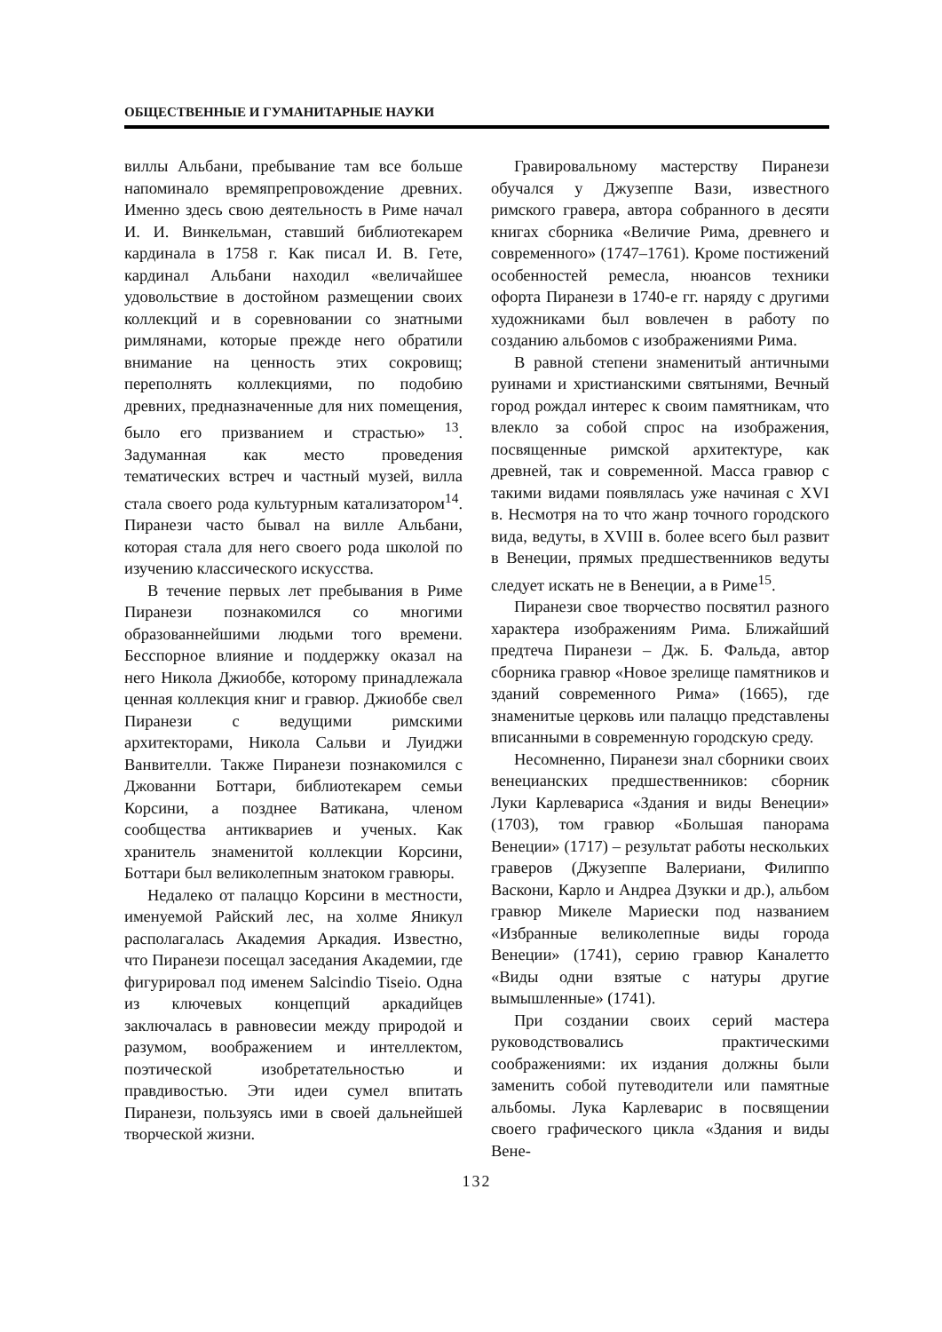ОБЩЕСТВЕННЫЕ И ГУМАНИТАРНЫЕ НАУКИ
виллы Альбани, пребывание там все больше напоминало времяпрепровождение древних. Именно здесь свою деятельность в Риме начал И. И. Винкельман, ставший библиотекарем кардинала в 1758 г. Как писал И. В. Гете, кардинал Альбани находил «величайшее удовольствие в достойном размещении своих коллекций и в соревновании со знатными римлянами, которые прежде него обратили внимание на ценность этих сокровищ; переполнять коллекциями, по подобию древних, предназначенные для них помещения, было его призванием и страстью» <sup>13</sup>. Задуманная как место проведения тематических встреч и частный музей, вилла стала своего рода культурным катализатором<sup>14</sup>. Пиранези часто бывал на вилле Альбани, которая стала для него своего рода школой по изучению классического искусства.
В течение первых лет пребывания в Риме Пиранези познакомился со многими образованнейшими людьми того времени. Бесспорное влияние и поддержку оказал на него Никола Джиоббе, которому принадлежала ценная коллекция книг и гравюр. Джиоббе свел Пиранези с ведущими римскими архитекторами, Никола Сальви и Луиджи Ванвителли. Также Пиранези познакомился с Джованни Боттари, библиотекарем семьи Корсини, а позднее Ватикана, членом сообщества антиквариев и ученых. Как хранитель знаменитой коллекции Корсини, Боттари был великолепным знатоком гравюры.
Недалеко от палаццо Корсини в местности, именуемой Райский лес, на холме Яникул располагалась Академия Аркадия. Известно, что Пиранези посещал заседания Академии, где фигурировал под именем Salcindio Tiseio. Одна из ключевых концепций аркадийцев заключалась в равновесии между природой и разумом, воображением и интеллектом, поэтической изобретательностью и правдивостью. Эти идеи сумел впитать Пиранези, пользуясь ими в своей дальнейшей творческой жизни.
Гравировальному мастерству Пиранези обучался у Джузеппе Вази, известного римского гравера, автора собранного в десяти книгах сборника «Величие Рима, древнего и современного» (1747–1761). Кроме постижений особенностей ремесла, нюансов техники офорта Пиранези в 1740-е гг. наряду с другими художниками был вовлечен в работу по созданию альбомов с изображениями Рима.
В равной степени знаменитый античными руинами и христианскими святынями, Вечный город рождал интерес к своим памятникам, что влекло за собой спрос на изображения, посвященные римской архитектуре, как древней, так и современной. Масса гравюр с такими видами появлялась уже начиная с XVI в. Несмотря на то что жанр точного городского вида, ведуты, в XVIII в. более всего был развит в Венеции, прямых предшественников ведуты следует искать не в Венеции, а в Риме<sup>15</sup>.
Пиранези свое творчество посвятил разного характера изображениям Рима. Ближайший предтеча Пиранези – Дж. Б. Фальда, автор сборника гравюр «Новое зрелище памятников и зданий современного Рима» (1665), где знаменитые церковь или палаццо представлены вписанными в современную городскую среду.
Несомненно, Пиранези знал сборники своих венецианских предшественников: сборник Луки Карлевариса «Здания и виды Венеции» (1703), том гравюр «Большая панорама Венеции» (1717) – результат работы нескольких граверов (Джузеппе Валериани, Филиппо Васкони, Карло и Андреа Дзукки и др.), альбом гравюр Микеле Мариески под названием «Избранные великолепные виды города Венеции» (1741), серию гравюр Каналетто «Виды одни взятые с натуры другие вымышленные» (1741).
При создании своих серий мастера руководствовались практическими соображениями: их издания должны были заменить собой путеводители или памятные альбомы. Лука Карлеварис в посвящении своего графического цикла «Здания и виды Вене-
132